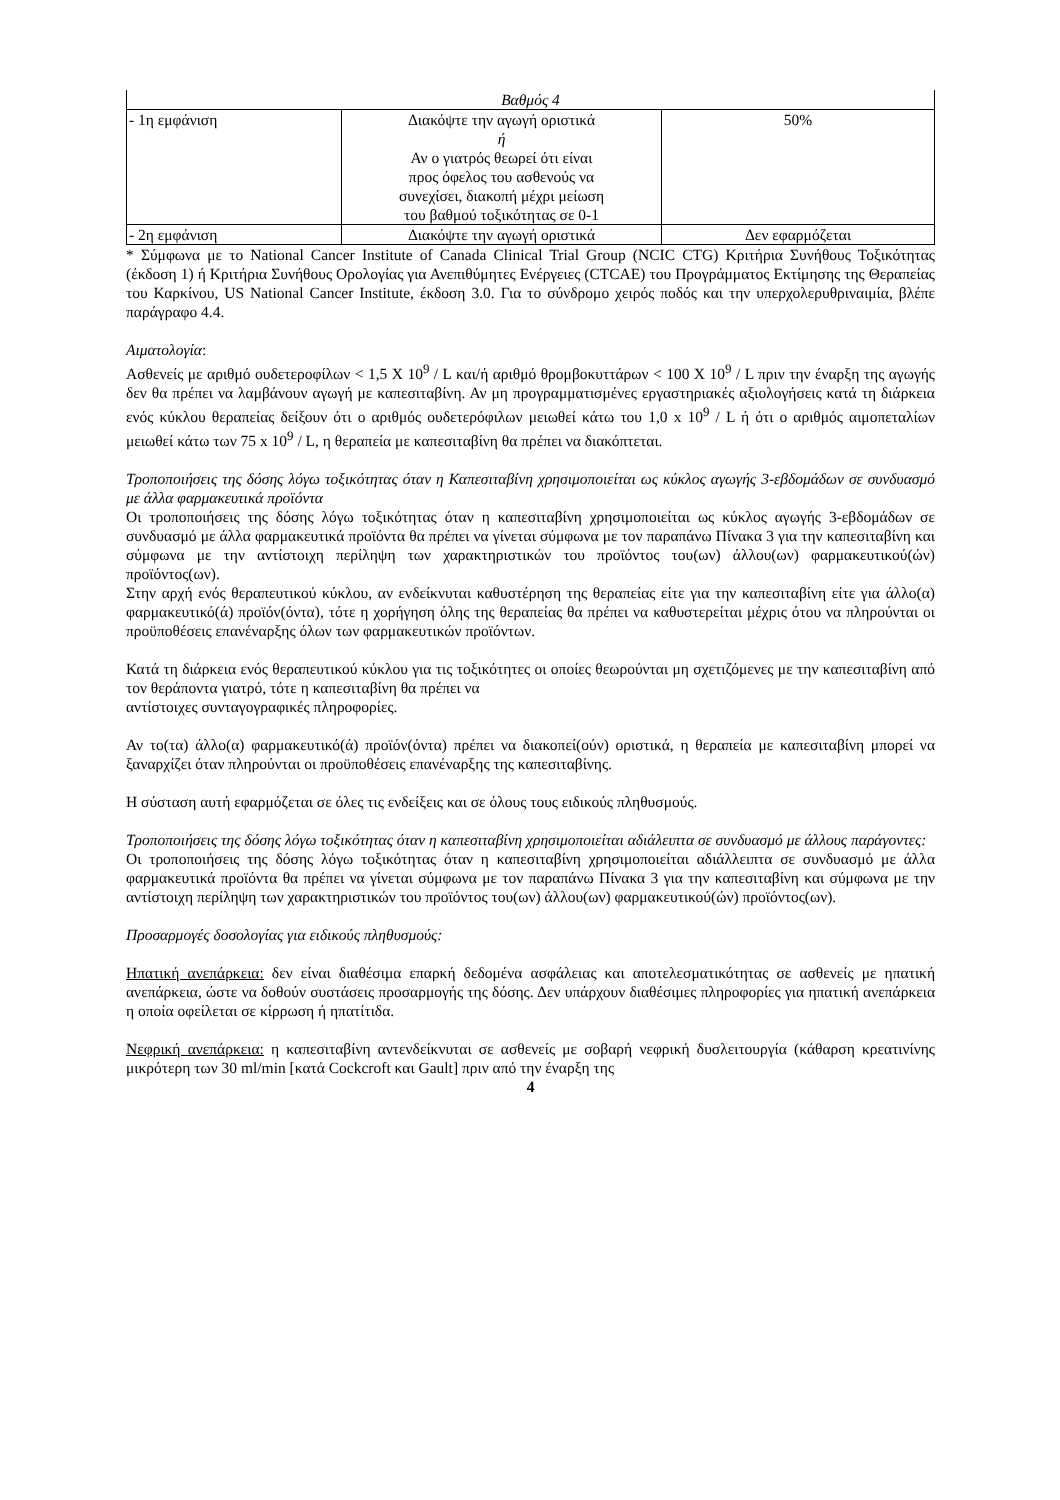| Βαθμός 4 | | |
| - 1η εμφάνιση | Διακόψτε την αγωγή οριστικά ή Αν ο γιατρός θεωρεί ότι είναι προς όφελος του ασθενούς να συνεχίσει, διακοπή μέχρι μείωση του βαθμού τοξικότητας σε 0-1 | 50% |
| - 2η εμφάνιση | Διακόψτε την αγωγή οριστικά | Δεν εφαρμόζεται |
* Σύμφωνα με το National Cancer Institute of Canada Clinical Trial Group (NCIC CTG) Κριτήρια Συνήθους Τοξικότητας (έκδοση 1) ή Κριτήρια Συνήθους Ορολογίας για Ανεπιθύμητες Ενέργειες (CTCAE) του Προγράμματος Εκτίμησης της Θεραπείας του Καρκίνου, US National Cancer Institute, έκδοση 3.0. Για το σύνδρομο χειρός ποδός και την υπερχολερυθριναιμία, βλέπε παράγραφο 4.4.
Αιματολογία:
Ασθενείς με αριθμό ουδετεροφίλων < 1,5 X 10<sup>9</sup> / L και/ή αριθμό θρομβοκυττάρων < 100 X 10<sup>9</sup> / L πριν την έναρξη της αγωγής δεν θα πρέπει να λαμβάνουν αγωγή με καπεσιταβίνη. Αν μη προγραμματισμένες εργαστηριακές αξιολογήσεις κατά τη διάρκεια ενός κύκλου θεραπείας δείξουν ότι ο αριθμός ουδετερόφιλων μειωθεί κάτω του 1,0 x 10<sup>9</sup> / L ή ότι ο αριθμός αιμοπεταλίων μειωθεί κάτω των 75 x 10<sup>9</sup> / L, η θεραπεία με καπεσιταβίνη θα πρέπει να διακόπτεται.
Τροποποιήσεις της δόσης λόγω τοξικότητας όταν η Καπεσιταβίνη χρησιμοποιείται ως κύκλος αγωγής 3-εβδομάδων σε συνδυασμό με άλλα φαρμακευτικά προϊόντα
Οι τροποποιήσεις της δόσης λόγω τοξικότητας όταν η καπεσιταβίνη χρησιμοποιείται ως κύκλος αγωγής 3-εβδομάδων σε συνδυασμό με άλλα φαρμακευτικά προϊόντα θα πρέπει να γίνεται σύμφωνα με τον παραπάνω Πίνακα 3 για την καπεσιταβίνη και σύμφωνα με την αντίστοιχη περίληψη των χαρακτηριστικών του προϊόντος του(ων) άλλου(ων) φαρμακευτικού(ών) προϊόντος(ων).
Στην αρχή ενός θεραπευτικού κύκλου, αν ενδείκνυται καθυστέρηση της θεραπείας είτε για την καπεσιταβίνη είτε για άλλο(α) φαρμακευτικό(ά) προϊόν(όντα), τότε η χορήγηση όλης της θεραπείας θα πρέπει να καθυστερείται μέχρις ότου να πληρούνται οι προϋποθέσεις επανέναρξης όλων των φαρμακευτικών προϊόντων.
Κατά τη διάρκεια ενός θεραπευτικού κύκλου για τις τοξικότητες οι οποίες θεωρούνται μη σχετιζόμενες με την καπεσιταβίνη από τον θεράποντα γιατρό, τότε η καπεσιταβίνη θα πρέπει να
αντίστοιχες συνταγογραφικές πληροφορίες.
Αν το(τα) άλλο(α) φαρμακευτικό(ά) προϊόν(όντα) πρέπει να διακοπεί(ούν) οριστικά, η θεραπεία με καπεσιταβίνη μπορεί να ξαναρχίζει όταν πληρούνται οι προϋποθέσεις επανέναρξης της καπεσιταβίνης.
Η σύσταση αυτή εφαρμόζεται σε όλες τις ενδείξεις και σε όλους τους ειδικούς πληθυσμούς.
Τροποποιήσεις της δόσης λόγω τοξικότητας όταν η καπεσιταβίνη χρησιμοποιείται αδιάλειπτα σε συνδυασμό με άλλους παράγοντες:
Οι τροποποιήσεις της δόσης λόγω τοξικότητας όταν η καπεσιταβίνη χρησιμοποιείται αδιάλλειπτα σε συνδυασμό με άλλα φαρμακευτικά προϊόντα θα πρέπει να γίνεται σύμφωνα με τον παραπάνω Πίνακα 3 για την καπεσιταβίνη και σύμφωνα με την αντίστοιχη περίληψη των χαρακτηριστικών του προϊόντος του(ων) άλλου(ων) φαρμακευτικού(ών) προϊόντος(ων).
Προσαρμογές δοσολογίας για ειδικούς πληθυσμούς:
Ηπατική ανεπάρκεια: δεν είναι διαθέσιμα επαρκή δεδομένα ασφάλειας και αποτελεσματικότητας σε ασθενείς με ηπατική ανεπάρκεια, ώστε να δοθούν συστάσεις προσαρμογής της δόσης. Δεν υπάρχουν διαθέσιμες πληροφορίες για ηπατική ανεπάρκεια η οποία οφείλεται σε κίρρωση ή ηπατίτιδα.
Νεφρική ανεπάρκεια: η καπεσιταβίνη αντενδείκνυται σε ασθενείς με σοβαρή νεφρική δυσλειτουργία (κάθαρση κρεατινίνης μικρότερη των 30 ml/min [κατά Cockcroft και Gault] πριν από την έναρξη της
4